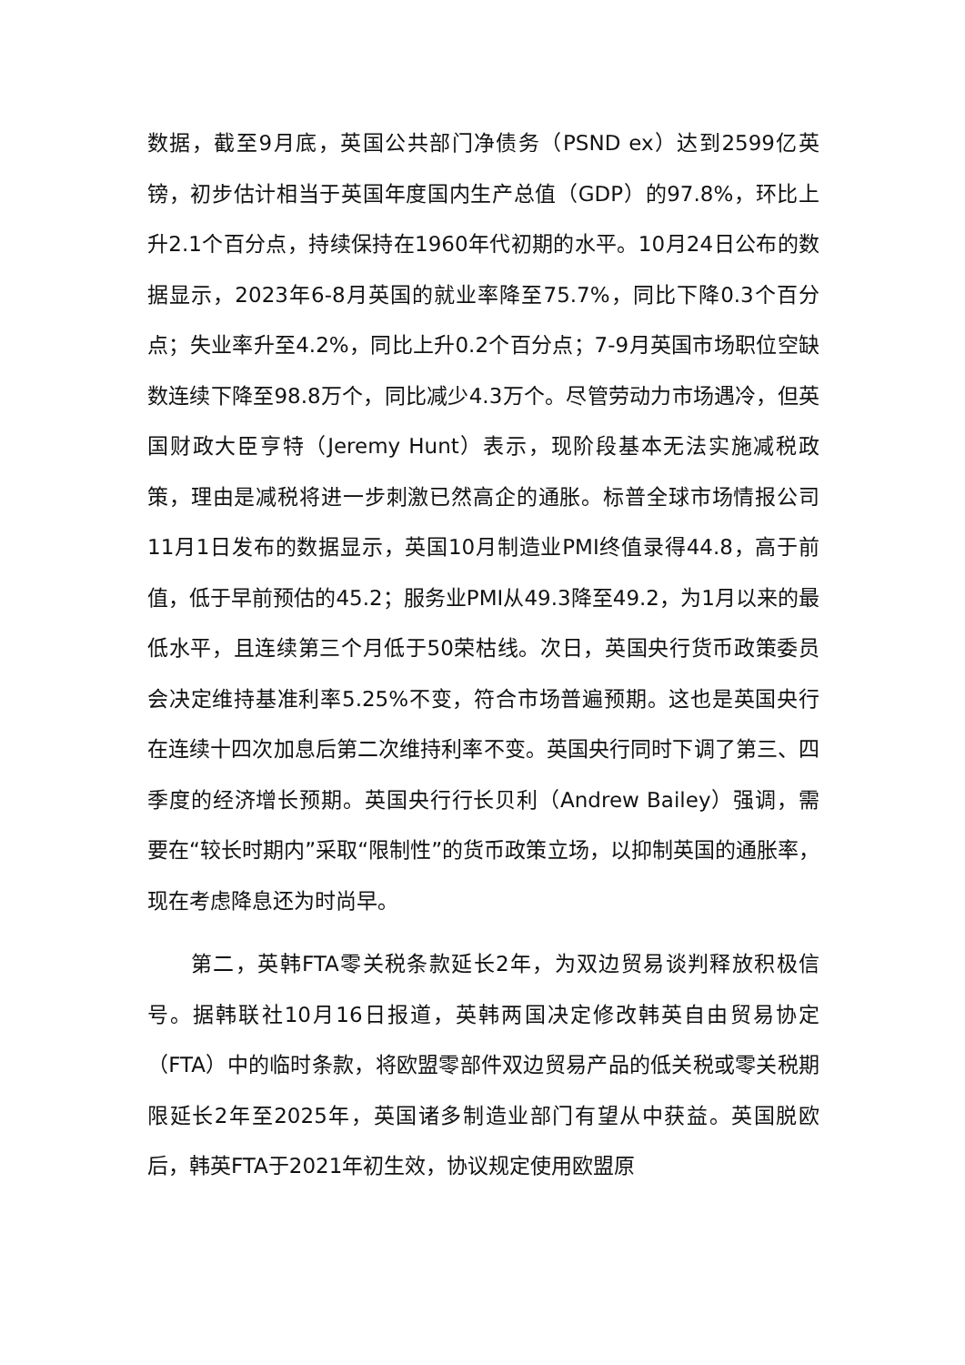数据，截至9月底，英国公共部门净债务（PSND ex）达到2599亿英镑，初步估计相当于英国年度国内生产总值（GDP）的97.8%，环比上升2.1个百分点，持续保持在1960年代初期的水平。10月24日公布的数据显示，2023年6-8月英国的就业率降至75.7%，同比下降0.3个百分点；失业率升至4.2%，同比上升0.2个百分点；7-9月英国市场职位空缺数连续下降至98.8万个，同比减少4.3万个。尽管劳动力市场遇冷，但英国财政大臣亨特（Jeremy Hunt）表示，现阶段基本无法实施减税政策，理由是减税将进一步刺激已然高企的通胀。标普全球市场情报公司11月1日发布的数据显示，英国10月制造业PMI终值录得44.8，高于前值，低于早前预估的45.2；服务业PMI从49.3降至49.2，为1月以来的最低水平，且连续第三个月低于50荣枯线。次日，英国央行货币政策委员会决定维持基准利率5.25%不变，符合市场普遍预期。这也是英国央行在连续十四次加息后第二次维持利率不变。英国央行同时下调了第三、四季度的经济增长预期。英国央行行长贝利（Andrew Bailey）强调，需要在“较长时期内”采取“限制性”的货币政策立场，以抑制英国的通胀率，现在考虑降息还为时尚早。
第二，英韩FTA零关税条款延长2年，为双边贸易谈判释放积极信号。据韩联社10月16日报道，英韩两国决定修改韩英自由贸易协定（FTA）中的临时条款，将欧盟零部件双边贸易产品的低关税或零关税期限延长2年至2025年，英国诸多制造业部门有望从中获益。英国脱欧后，韩英FTA于2021年初生效，协议规定使用欧盟原